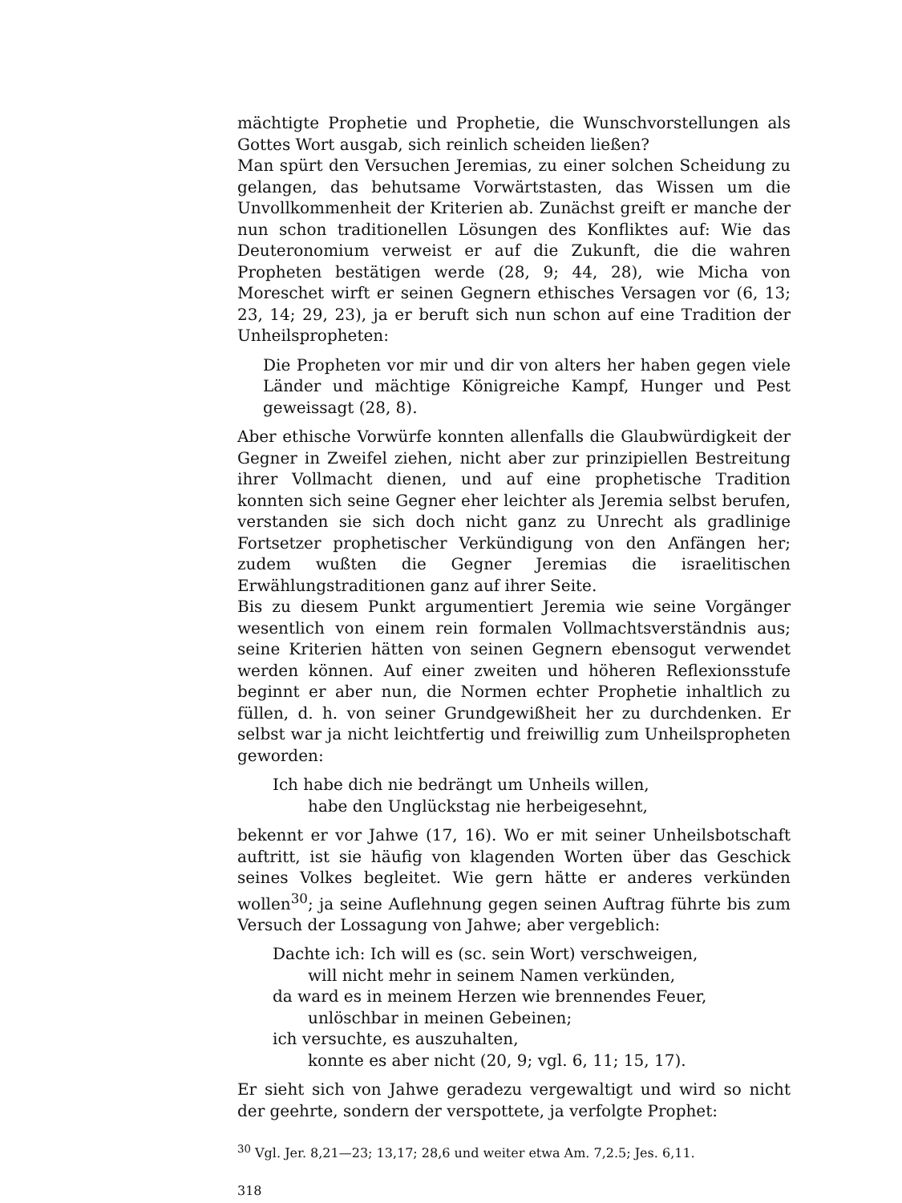mächtigte Prophetie und Prophetie, die Wunschvorstellungen als Gottes Wort ausgab, sich reinlich scheiden ließen?
Man spürt den Versuchen Jeremias, zu einer solchen Scheidung zu gelangen, das behutsame Vorwärtstasten, das Wissen um die Unvollkommenheit der Kriterien ab. Zunächst greift er manche der nun schon traditionellen Lösungen des Konfliktes auf: Wie das Deuteronomium verweist er auf die Zukunft, die die wahren Propheten bestätigen werde (28, 9; 44, 28), wie Micha von Moreschet wirft er seinen Gegnern ethisches Versagen vor (6, 13; 23, 14; 29, 23), ja er beruft sich nun schon auf eine Tradition der Unheilspropheten:
Die Propheten vor mir und dir von alters her haben gegen viele Länder und mächtige Königreiche Kampf, Hunger und Pest geweissagt (28, 8).
Aber ethische Vorwürfe konnten allenfalls die Glaubwürdigkeit der Gegner in Zweifel ziehen, nicht aber zur prinzipiellen Bestreitung ihrer Vollmacht dienen, und auf eine prophetische Tradition konnten sich seine Gegner eher leichter als Jeremia selbst berufen, verstanden sie sich doch nicht ganz zu Unrecht als gradlinige Fortsetzer prophetischer Verkündigung von den Anfängen her; zudem wußten die Gegner Jeremias die israelitischen Erwählungstraditionen ganz auf ihrer Seite.
Bis zu diesem Punkt argumentiert Jeremia wie seine Vorgänger wesentlich von einem rein formalen Vollmachtsverständnis aus; seine Kriterien hätten von seinen Gegnern ebensogut verwendet werden können. Auf einer zweiten und höheren Reflexionsstufe beginnt er aber nun, die Normen echter Prophetie inhaltlich zu füllen, d. h. von seiner Grundgewißheit her zu durchdenken. Er selbst war ja nicht leichtfertig und freiwillig zum Unheilspropheten geworden:
Ich habe dich nie bedrängt um Unheils willen,
habe den Unglückstag nie herbeigesehnt,
bekennt er vor Jahwe (17, 16). Wo er mit seiner Unheilsbotschaft auftritt, ist sie häufig von klagenden Worten über das Geschick seines Volkes begleitet. Wie gern hätte er anderes verkünden wollen<sup>30</sup>; ja seine Auflehnung gegen seinen Auftrag führte bis zum Versuch der Lossagung von Jahwe; aber vergeblich:
Dachte ich: Ich will es (sc. sein Wort) verschweigen,
will nicht mehr in seinem Namen verkünden,
da ward es in meinem Herzen wie brennendes Feuer,
unlöschbar in meinen Gebeinen;
ich versuchte, es auszuhalten,
konnte es aber nicht (20, 9; vgl. 6, 11; 15, 17).
Er sieht sich von Jahwe geradezu vergewaltigt und wird so nicht der geehrte, sondern der verspottete, ja verfolgte Prophet:
<sup>30</sup> Vgl. Jer. 8,21—23; 13,17; 28,6 und weiter etwa Am. 7,2.5; Jes. 6,11.
318